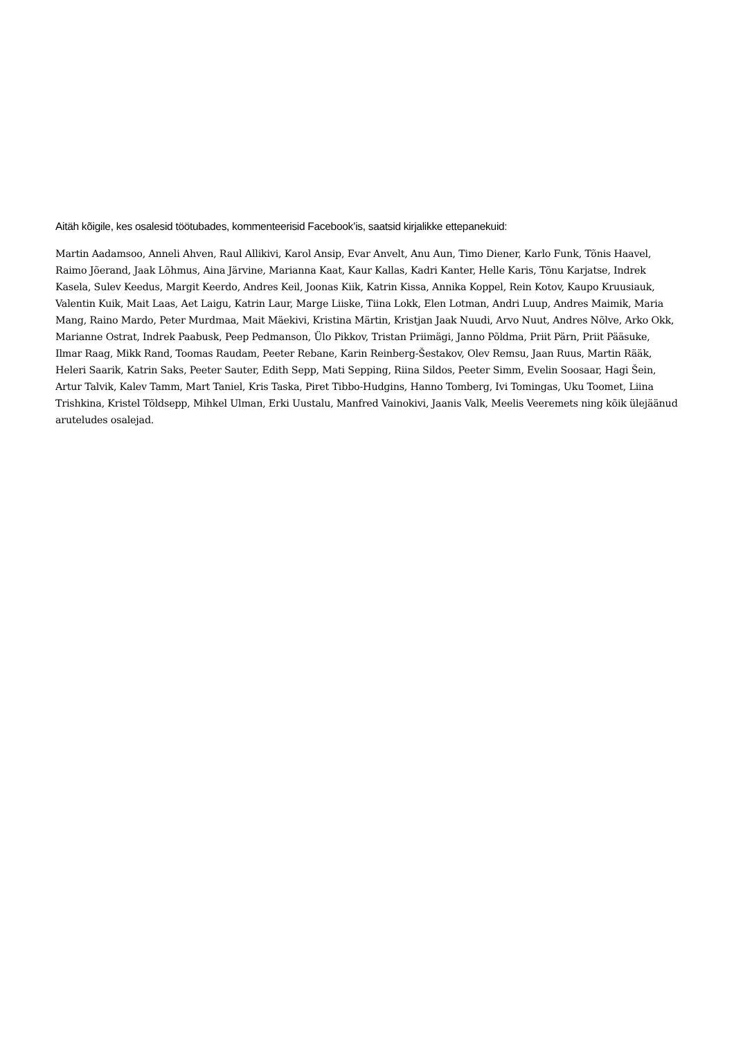Aitäh kõigile, kes osalesid töötubades, kommenteerisid Facebook’is, saatsid kirjalikke ettepanekuid:
Martin Aadamsoo, Anneli Ahven, Raul Allikivi, Karol Ansip, Evar Anvelt, Anu Aun, Timo Diener, Karlo Funk, Tõnis Haavel, Raimo Jõerand, Jaak Lõhmus, Aina Järvine, Marianna Kaat, Kaur Kallas, Kadri Kanter, Helle Karis, Tõnu Karjatse, Indrek Kasela, Sulev Keedus, Margit Keerdo, Andres Keil, Joonas Kiik, Katrin Kissa, Annika Koppel, Rein Kotov, Kaupo Kruusiauk, Valentin Kuik, Mait Laas, Aet Laigu, Katrin Laur, Marge Liiske, Tiina Lokk, Elen Lotman, Andri Luup, Andres Maimik, Maria Mang, Raino Mardo, Peter Murdmaa, Mait Mäekivi, Kristina Märtin, Kristjan Jaak Nuudi, Arvo Nuut, Andres Nõlve, Arko Okk, Marianne Ostrat, Indrek Paabusk, Peep Pedmanson, Ülo Pikkov, Tristan Priimägi, Janno Põldma, Priit Pärn, Priit Pääsuke, Ilmar Raag, Mikk Rand, Toomas Raudam, Peeter Rebane, Karin Reinberg-Šestakov, Olev Remsu, Jaan Ruus, Martin Rääk, Heleri Saarik, Katrin Saks, Peeter Sauter, Edith Sepp, Mati Sepping, Riina Sildos, Peeter Simm, Evelin Soosaar, Hagi Šein, Artur Talvik, Kalev Tamm, Mart Taniel, Kris Taska, Piret Tibbo-Hudgins, Hanno Tomberg, Ivi Tomingas, Uku Toomet, Liina Trishkina, Kristel Tõldsepp, Mihkel Ulman, Erki Uustalu, Manfred Vainokivi, Jaanis Valk, Meelis Veeremets ning kõik ülejäänud aruteludes osalejad.